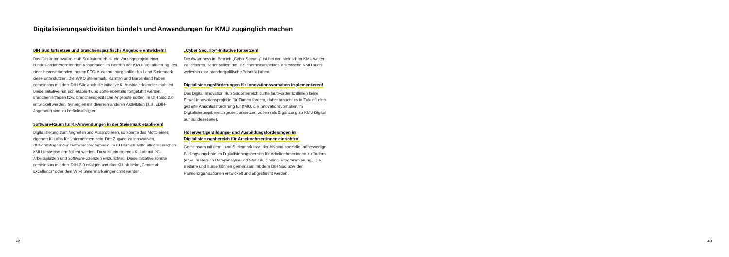Digitalisierungsaktivitäten bündeln und Anwendungen für KMU zugänglich machen
DIH Süd fortsetzen und branchenspezifische Angebote entwickeln!
Das Digital Innovation Hub Südösterreich ist ein Vorzeigeprojekt einer bundeslandübergreifenden Kooperation im Bereich der KMU-Digitalisierung. Bei einer bevorstehenden, neuen FFG-Ausschreibung sollte das Land Steiermark diese unterstützen. Die WKO Steiermark, Kärnten und Burgenland haben gemeinsam mit dem DIH Süd auch die Initiative KI Austria erfolgreich etabliert. Diese Initiative hat sich etabliert und sollte ebenfalls fortgeführt werden. Branchenleitfäden bzw. branchenspezifische Angebote sollten im DIH Süd 2.0 entwickelt werden. Synergien mit diversen anderen Aktivitäten (z.B. EDIH-Angebote) sind zu berücksichtigten.
Software-Raum für KI-Anwendungen in der Steiermark etablieren!
Digitalisierung zum Angreifen und Ausprobieren, so könnte das Motto eines eigenen KI-Labs für Unternehmen sein. Der Zugang zu innovativen, effizienzsteigernden Softwareprogrammen im KI-Bereich sollte allen steirischen KMU testweise ermöglicht werden. Dazu ist ein eigenes KI-Lab mit PC-Arbeitsplätzen und Software-Lizenzen einzurichten. Diese Initiative könnte gemeinsam mit dem DIH 2.0 erfolgen und das KI-Lab beim „Center of Excellence“ oder dem WIFI Steiermark eingerichtet werden.
„Cyber Security“-Initiative fortsetzen!
Die Awareness im Bereich „Cyber Security“ ist bei den steirischen KMU weiter zu forcieren, daher sollten die IT-Sicherheitsaspekte für steirische KMU auch weiterhin eine standortpolitische Priorität haben.
Digitalisierungsförderungen für Innovationsvorhaben implementieren!
Das Digital Innovation Hub Südösterreich durfte laut Förderrichtlinien keine Einzel-Innovationsprojekte für Firmen fördern, daher braucht es in Zukunft eine gezielte Anschlussförderung für KMU, die Innovationsvorhaben im Digitalisierungsbereich gezielt umsetzen wollen (als Ergänzung zu KMU Digital auf Bundesebene).
Höherwertige Bildungs- und Ausbildungsförderungen im Digitalisierungsbereich für Arbeitnehmer:innen einrichten!
Gemeinsam mit dem Land Steiermark bzw. der AK sind spezielle, höherwertige Bildungsangebote im Digitalisierungsbereich für Arbeitnehmer:innen zu fördern (etwa im Bereich Datenanalyse und Statistik, Coding, Programmierung). Die Bedarfe und Kurse können gemeinsam mit dem DIH Süd bzw. den Partnerorganisationen entwickelt und abgestimmt werden.
42 43